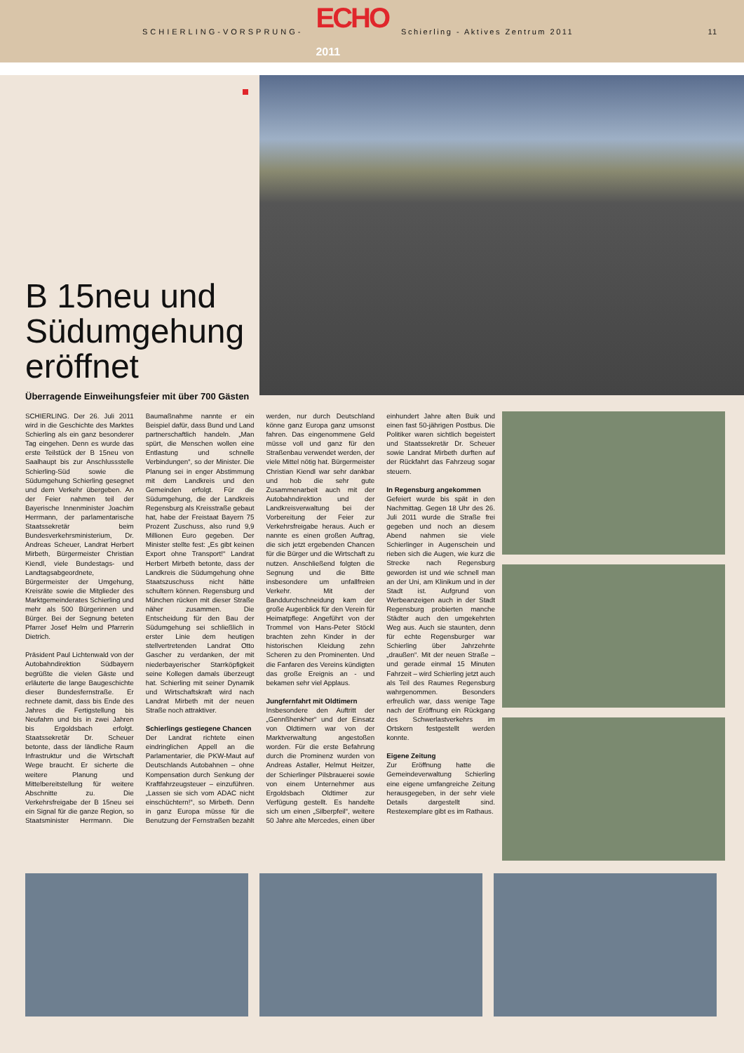SCHIERLING-VORSPRUNG- ECHO
2011 Schierling - Aktives Zentrum 2011 11
B 15neu und Südumgehung eröffnet
Überragende Einweihungsfeier mit über 700 Gästen
SCHIERLING. Der 26. Juli 2011 wird in die Geschichte des Marktes Schierling als ein ganz besonderer Tag eingehen. Denn es wurde das erste Teilstück der B 15neu von Saalhaupt bis zur Anschlussstelle Schierling-Süd sowie die Südumgehung Schierling gesegnet und dem Verkehr übergeben. An der Feier nahmen teil der Bayerische Innenminister Joachim Herrmann, der parlamentarische Staatssekretär beim Bundesverkehrsministerium, Dr. Andreas Scheuer, Landrat Herbert Mirbeth, Bürgermeister Christian Kiendl, viele Bundestags- und Landtagsabgeordnete, Bürgermeister der Umgehung, Kreisräte sowie die Mitglieder des Marktgemeinderates Schierling und mehr als 500 Bürgerinnen und Bürger. Bei der Segnung beteten Pfarrer Josef Helm und Pfarrerin Dietrich.
Präsident Paul Lichtenwald von der Autobahndirektion Südbayern begrüßte die vielen Gäste und erläuterte die lange Baugeschichte dieser Bundesfernstraße. Er rechnete damit, dass bis Ende des Jahres die Fertigstellung bis Neufahrn und bis in zwei Jahren bis Ergoldsbach erfolgt. Staatssekretär Dr. Scheuer betonte, dass der ländliche Raum Infrastruktur und die Wirtschaft Wege braucht. Er sicherte die weitere Planung und Mittelbereitstellung für weitere Abschnitte zu. Die Verkehrsfreigabe der B 15neu sei ein Signal für die ganze Region, so Staatsminister Herrmann. Die Baumaßnahme nannte er ein Beispiel dafür, dass Bund und Land partnerschaftlich handeln. „Man spürt, die Menschen wollen eine Entlastung und schnelle Verbindungen“, so der Minister. Die Planung sei in enger Abstimmung mit dem Landkreis und den Gemeinden erfolgt. Für die Südumgehung, die der Landkreis Regensburg als Kreisstraße gebaut hat, habe der Freistaat Bayern 75 Prozent Zuschuss, also rund 9,9 Millionen Euro gegeben. Der Minister stellte fest: „Es gibt keinen Export ohne Transport!“ Landrat Herbert Mirbeth betonte, dass der Landkreis die Südumgehung ohne Staatszuschuss nicht hätte schultern können. Regensburg und München rücken mit dieser Straße näher zusammen. Die Entscheidung für den Bau der Südumgehung sei schließlich in erster Linie dem heutigen stellvertretenden Landrat Otto Gascher zu verdanken, der mit niederbayerischer Starrköpfigkeit seine Kollegen damals überzeugt hat. Schierling mit seiner Dynamik und Wirtschaftskraft wird nach Landrat Mirbeth mit der neuen Straße noch attraktiver.
Schierlings gestiegene Chancen
Der Landrat richtete einen eindringlichen Appell an die Parlamentarier, die PKW-Maut auf Deutschlands Autobahnen – ohne Kompensation durch Senkung der Kraftfahrzeugsteuer – einzuführen. „Lassen sie sich vom ADAC nicht einschüchtern!“, so Mirbeth. Denn in ganz Europa müsse für die Benutzung der Fernstraßen bezahlt werden, nur durch Deutschland könne ganz Europa ganz umsonst fahren. Das eingenommene Geld müsse voll und ganz für den Straßenbau verwendet werden, der viele Mittel nötig hat. Bürgermeister Christian Kiendl war sehr dankbar und hob die sehr gute Zusammenarbeit auch mit der Autobahndirektion und der Landkreisverwaltung bei der Vorbereitung der Feier zur Verkehrsfreigabe heraus. Auch er nannte es einen großen Auftrag, die sich jetzt ergebenden Chancen für die Bürger und die Wirtschaft zu nutzen. Anschließend folgten die Segnung und die Bitte insbesondere um unfallfreien Verkehr. Mit der Banddurchschneidung kam der große Augenblick für den Verein für Heimatpflege: Angeführt von der Trommel von Hans-Peter Stöckl brachten zehn Kinder in der historischen Kleidung zehn Scheren zu den Prominenten. Und die Fanfaren des Vereins kündigten das große Ereignis an - und bekamen sehr viel Applaus.
Jungfernfahrt mit Oldtimern
Insbesondere den Auftritt der „Gennßhenkher“ und der Einsatz von Oldtimern war von der Marktverwaltung angestoßen worden. Für die erste Befahrung durch die Prominenz wurden von Andreas Astaller, Helmut Heitzer, der Schierlinger Pilsbrauerei sowie von einem Unternehmer aus Ergoldsbach Oldtimer zur Verfügung gestellt. Es handelte sich um einen „Silberpfeil“, weitere 50 Jahre alte Mercedes, einen über einhundert Jahre alten Buik und einen fast 50-jährigen Postbus. Die Politiker waren sichtlich begeistert und Staatssekretär Dr. Scheuer sowie Landrat Mirbeth durften auf der Rückfahrt das Fahrzeug sogar steuern.
In Regensburg angekommen
Gefeiert wurde bis spät in den Nachmittag. Gegen 18 Uhr des 26. Juli 2011 wurde die Straße frei gegeben und noch an diesem Abend nahmen sie viele Schierlinger in Augenschein und rieben sich die Augen, wie kurz die Strecke nach Regensburg geworden ist und wie schnell man an der Uni, am Klinikum und in der Stadt ist. Aufgrund von Werbeanzeigen auch in der Stadt Regensburg probierten manche Städter auch den umgekehrten Weg aus. Auch sie staunten, denn für echte Regensburger war Schierling über Jahrzehnte „draußen“. Mit der neuen Straße – und gerade einmal 15 Minuten Fahrzeit – wird Schierling jetzt auch als Teil des Raumes Regensburg wahrgenommen. Besonders erfreulich war, dass wenige Tage nach der Eröffnung ein Rückgang des Schwerlastverkehrs im Ortskern festgestellt werden konnte.
Eigene Zeitung
Zur Eröffnung hatte die Gemeindeverwaltung Schierling eine eigene umfangreiche Zeitung herausgegeben, in der sehr viele Details dargestellt sind. Restexemplare gibt es im Rathaus.